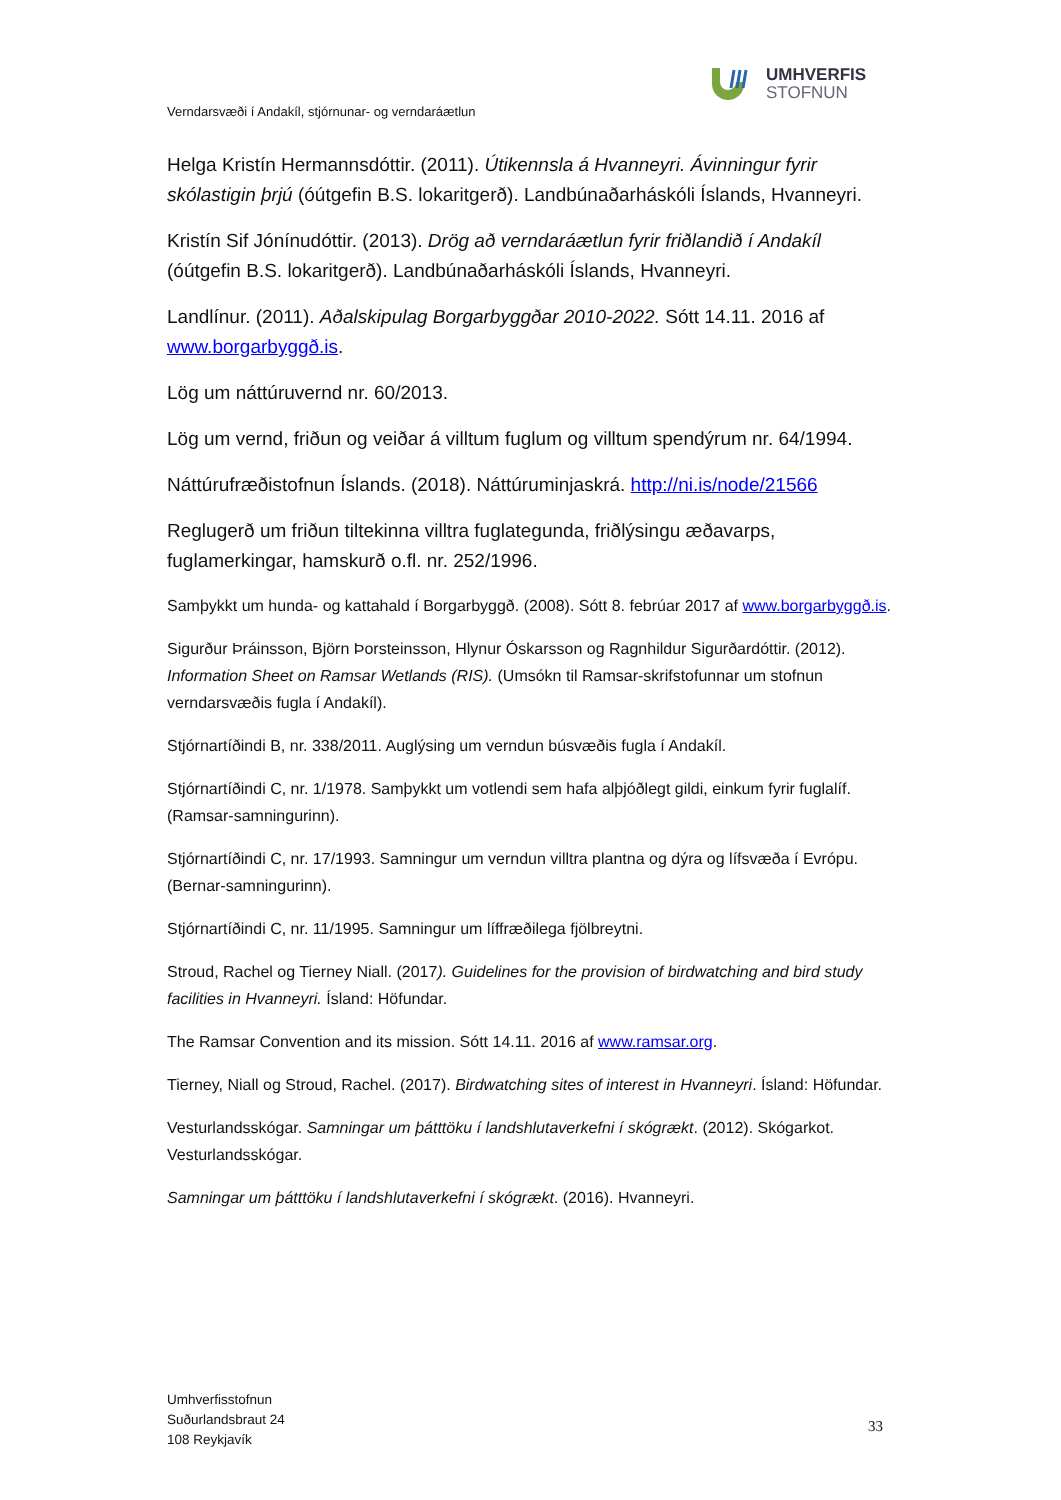UMHVERFIS
STOFNUN
Verndarsvæði í Andakíl, stjórnunar- og verndaráætlun
Helga Kristín Hermannsdóttir. (2011). Útikennsla á Hvanneyri. Ávinningur fyrir skólastigin þrjú (óútgefin B.S. lokaritgerð). Landbúnaðarháskóli Íslands, Hvanneyri.
Kristín Sif Jónínudóttir. (2013). Drög að verndaráætlun fyrir friðlandið í Andakíl (óútgefin B.S. lokaritgerð). Landbúnaðarháskóli Íslands, Hvanneyri.
Landlínur. (2011). Aðalskipulag Borgarbyggðar 2010-2022. Sótt 14.11. 2016 af www.borgarbyggð.is.
Lög um náttúruvernd nr. 60/2013.
Lög um vernd, friðun og veiðar á villtum fuglum og villtum spendýrum nr. 64/1994.
Náttúrufræðistofnun Íslands. (2018). Náttúruminjaskrá. http://ni.is/node/21566
Reglugerð um friðun tiltekinna villtra fuglategunda, friðlýsingu æðavarps, fuglamerkingar, hamskurð o.fl. nr. 252/1996.
Samþykkt um hunda- og kattahald í Borgarbyggð. (2008). Sótt 8. febrúar 2017 af www.borgarbyggð.is.
Sigurður Þráinsson, Björn Þorsteinsson, Hlynur Óskarsson og Ragnhildur Sigurðardóttir. (2012). Information Sheet on Ramsar Wetlands (RIS). (Umsókn til Ramsar-skrifstofunnar um stofnun verndarsvæðis fugla í Andakíl).
Stjórnartíðindi B, nr. 338/2011. Auglýsing um verndun búsvæðis fugla í Andakíl.
Stjórnartíðindi C, nr. 1/1978. Samþykkt um votlendi sem hafa alþjóðlegt gildi, einkum fyrir fuglalíf. (Ramsar-samningurinn).
Stjórnartíðindi C, nr. 17/1993. Samningur um verndun villtra plantna og dýra og lífsvæða í Evrópu. (Bernar-samningurinn).
Stjórnartíðindi C, nr. 11/1995. Samningur um líffræðilega fjölbreytni.
Stroud, Rachel og Tierney Niall. (2017). Guidelines for the provision of birdwatching and bird study facilities in Hvanneyri. Ísland: Höfundar.
The Ramsar Convention and its mission. Sótt 14.11. 2016 af www.ramsar.org.
Tierney, Niall og Stroud, Rachel. (2017). Birdwatching sites of interest in Hvanneyri. Ísland: Höfundar.
Vesturlandsskógar. Samningar um þátttöku í landshlutaverkefni í skógrækt. (2012). Skógarkot. Vesturlandsskógar.
Samningar um þátttöku í landshlutaverkefni í skógrækt. (2016). Hvanneyri.
Umhverfisstofnun
Suðurlandsbraut 24
108 Reykjavík
33